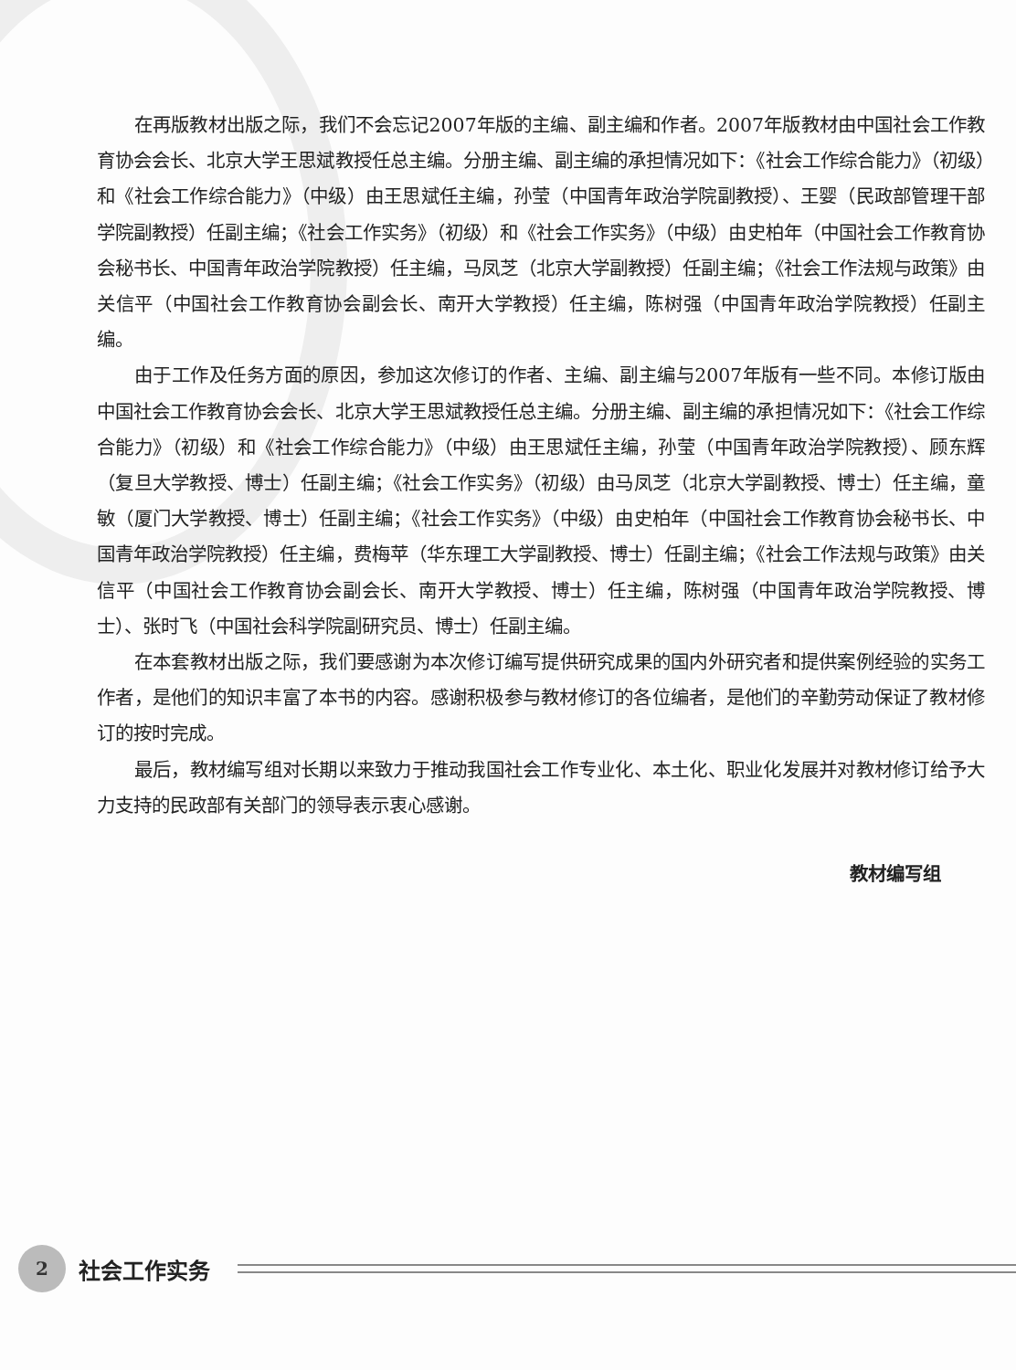在再版教材出版之际，我们不会忘记2007年版的主编、副主编和作者。2007年版教材由中国社会工作教育协会会长、北京大学王思斌教授任总主编。分册主编、副主编的承担情况如下：《社会工作综合能力》（初级）和《社会工作综合能力》（中级）由王思斌任主编，孙莹（中国青年政治学院副教授）、王婴（民政部管理干部学院副教授）任副主编；《社会工作实务》（初级）和《社会工作实务》（中级）由史柏年（中国社会工作教育协会秘书长、中国青年政治学院教授）任主编，马凤芝（北京大学副教授）任副主编；《社会工作法规与政策》由关信平（中国社会工作教育协会副会长、南开大学教授）任主编，陈树强（中国青年政治学院教授）任副主编。
由于工作及任务方面的原因，参加这次修订的作者、主编、副主编与2007年版有一些不同。本修订版由中国社会工作教育协会会长、北京大学王思斌教授任总主编。分册主编、副主编的承担情况如下：《社会工作综合能力》（初级）和《社会工作综合能力》（中级）由王思斌任主编，孙莹（中国青年政治学院教授）、顾东辉（复旦大学教授、博士）任副主编；《社会工作实务》（初级）由马凤芝（北京大学副教授、博士）任主编，童敏（厦门大学教授、博士）任副主编；《社会工作实务》（中级）由史柏年（中国社会工作教育协会秘书长、中国青年政治学院教授）任主编，费梅苹（华东理工大学副教授、博士）任副主编；《社会工作法规与政策》由关信平（中国社会工作教育协会副会长、南开大学教授、博士）任主编，陈树强（中国青年政治学院教授、博士）、张时飞（中国社会科学院副研究员、博士）任副主编。
在本套教材出版之际，我们要感谢为本次修订编写提供研究成果的国内外研究者和提供案例经验的实务工作者，是他们的知识丰富了本书的内容。感谢积极参与教材修订的各位编者，是他们的辛勤劳动保证了教材修订的按时完成。
最后，教材编写组对长期以来致力于推动我国社会工作专业化、本土化、职业化发展并对教材修订给予大力支持的民政部有关部门的领导表示衷心感谢。
教材编写组
2
社会工作实务